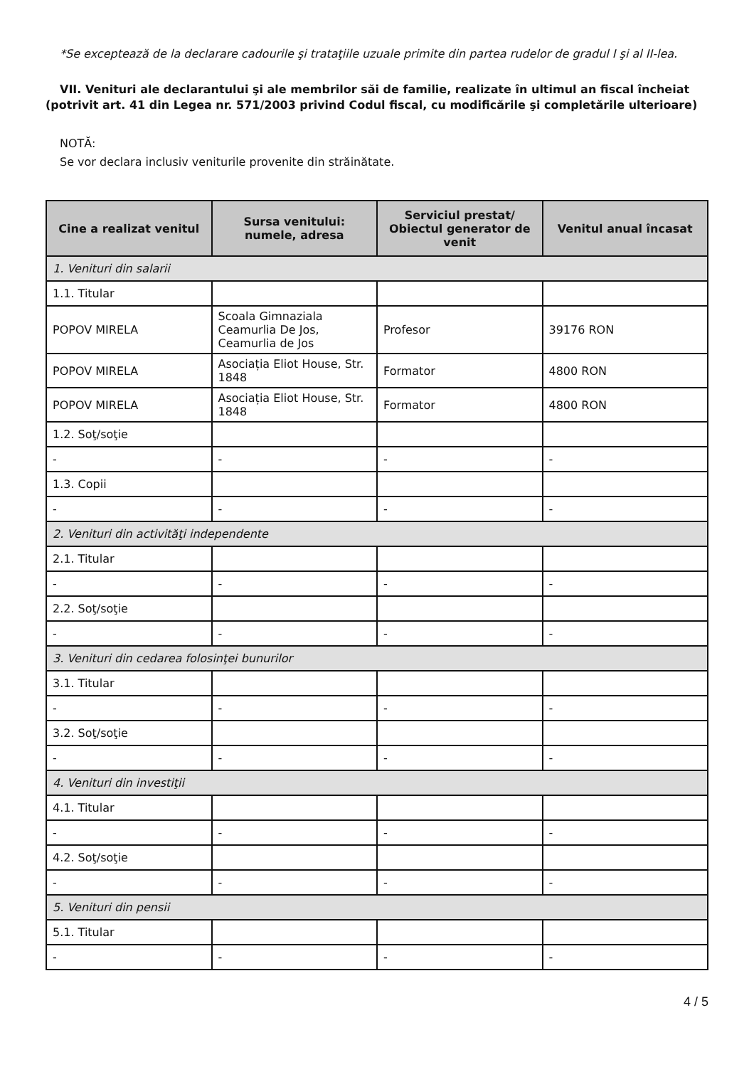*Se exceptează de la declarare cadourile şi trataţiile uzuale primite din partea rudelor de gradul I şi al II-lea.
VII. Venituri ale declarantului şi ale membrilor săi de familie, realizate în ultimul an fiscal încheiat (potrivit art. 41 din Legea nr. 571/2003 privind Codul fiscal, cu modificările şi completările ulterioare)
NOTĂ:
Se vor declara inclusiv veniturile provenite din străinătate.
| Cine a realizat venitul | Sursa venitului: numele, adresa | Serviciul prestat/ Obiectul generator de venit | Venitul anual încasat |
| --- | --- | --- | --- |
| 1. Venituri din salarii | | | |
| 1.1. Titular | | | |
| POPOV MIRELA | Scoala Gimnaziala Ceamurlia De Jos, Ceamurlia de Jos | Profesor | 39176 RON |
| POPOV MIRELA | Asociația Eliot House, Str. 1848 | Formator | 4800 RON |
| POPOV MIRELA | Asociația Eliot House, Str. 1848 | Formator | 4800 RON |
| 1.2. Soţ/soţie | | | |
| - | - | - | - |
| 1.3. Copii | | | |
| - | - | - | - |
| 2. Venituri din activităţi independente | | | |
| 2.1. Titular | | | |
| - | - | - | - |
| 2.2. Soţ/soţie | | | |
| - | - | - | - |
| 3. Venituri din cedarea folosinţei bunurilor | | | |
| 3.1. Titular | | | |
| - | - | - | - |
| 3.2. Soţ/soţie | | | |
| - | - | - | - |
| 4. Venituri din investiţii | | | |
| 4.1. Titular | | | |
| - | - | - | - |
| 4.2. Soţ/soţie | | | |
| - | - | - | - |
| 5. Venituri din pensii | | | |
| 5.1. Titular | | | |
| - | - | - | - |
4 / 5